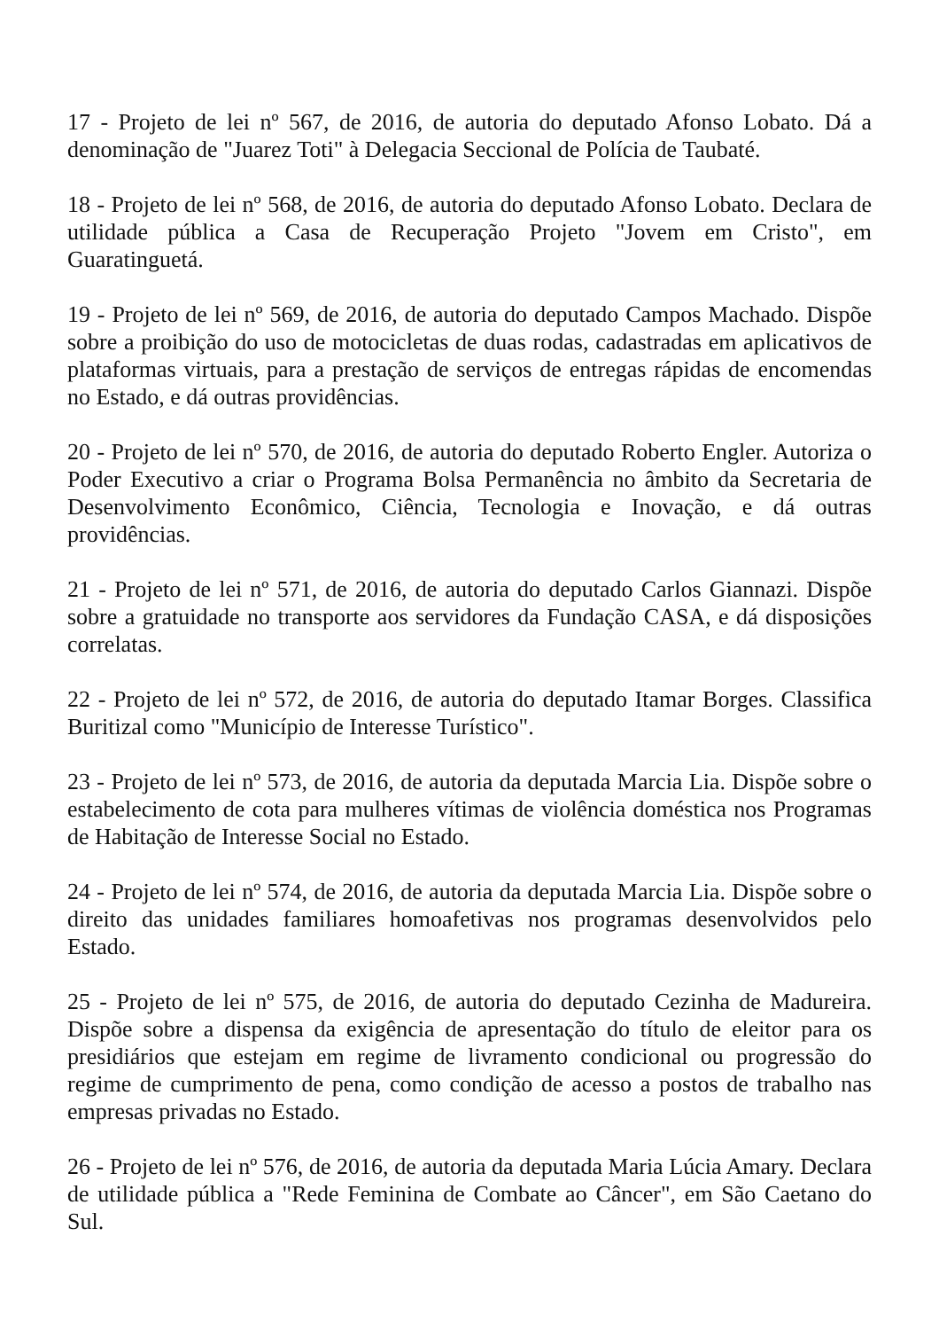17 - Projeto de lei nº 567, de 2016, de autoria do deputado Afonso Lobato. Dá a denominação de "Juarez Toti" à Delegacia Seccional de Polícia de Taubaté.
18 - Projeto de lei nº 568, de 2016, de autoria do deputado Afonso Lobato. Declara de utilidade pública a Casa de Recuperação Projeto "Jovem em Cristo", em Guaratinguetá.
19 - Projeto de lei nº 569, de 2016, de autoria do deputado Campos Machado. Dispõe sobre a proibição do uso de motocicletas de duas rodas, cadastradas em aplicativos de plataformas virtuais, para a prestação de serviços de entregas rápidas de encomendas no Estado, e dá outras providências.
20 - Projeto de lei nº 570, de 2016, de autoria do deputado Roberto Engler. Autoriza o Poder Executivo a criar o Programa Bolsa Permanência no âmbito da Secretaria de Desenvolvimento Econômico, Ciência, Tecnologia e Inovação, e dá outras providências.
21 - Projeto de lei nº 571, de 2016, de autoria do deputado Carlos Giannazi. Dispõe sobre a gratuidade no transporte aos servidores da Fundação CASA, e dá disposições correlatas.
22 - Projeto de lei nº 572, de 2016, de autoria do deputado Itamar Borges. Classifica Buritizal como "Município de Interesse Turístico".
23 - Projeto de lei nº 573, de 2016, de autoria da deputada Marcia Lia. Dispõe sobre o estabelecimento de cota para mulheres vítimas de violência doméstica nos Programas de Habitação de Interesse Social no Estado.
24 - Projeto de lei nº 574, de 2016, de autoria da deputada Marcia Lia. Dispõe sobre o direito das unidades familiares homoafetivas nos programas desenvolvidos pelo Estado.
25 - Projeto de lei nº 575, de 2016, de autoria do deputado Cezinha de Madureira. Dispõe sobre a dispensa da exigência de apresentação do título de eleitor para os presidiários que estejam em regime de livramento condicional ou progressão do regime de cumprimento de pena, como condição de acesso a postos de trabalho nas empresas privadas no Estado.
26 - Projeto de lei nº 576, de 2016, de autoria da deputada Maria Lúcia Amary. Declara de utilidade pública a "Rede Feminina de Combate ao Câncer", em São Caetano do Sul.